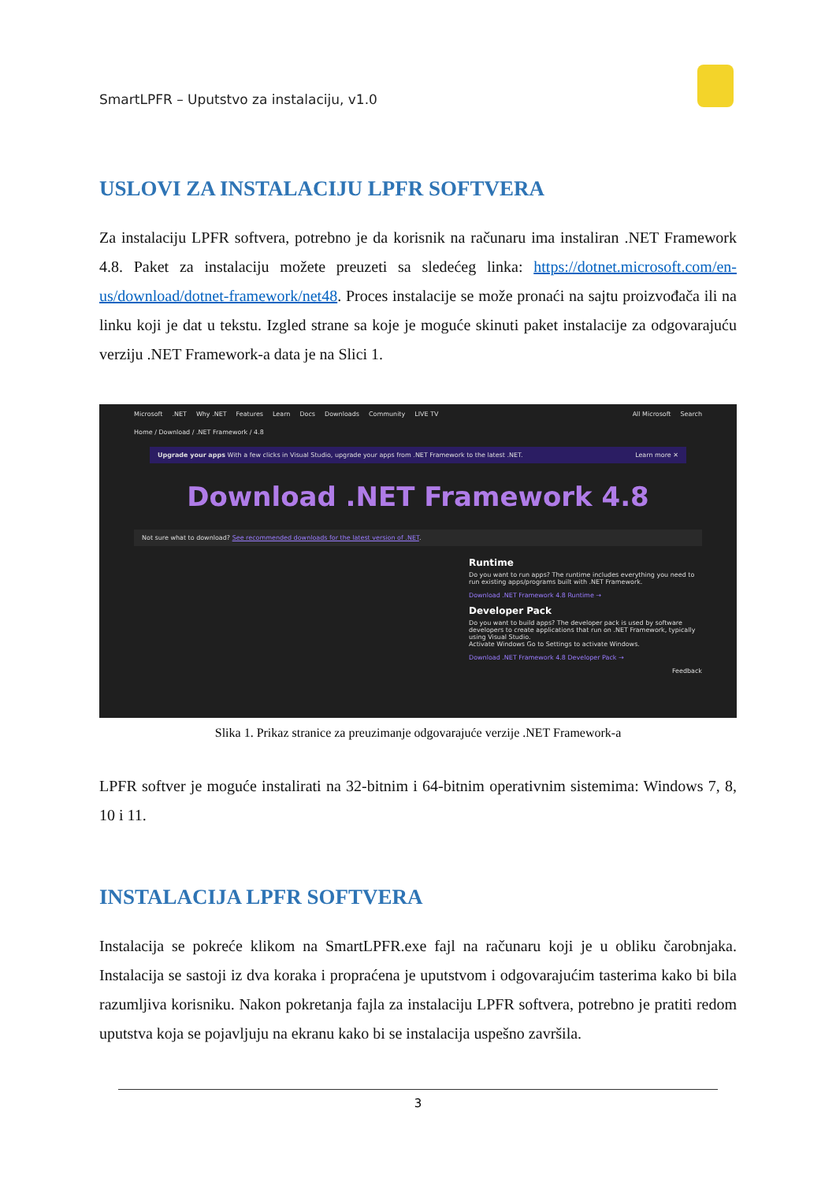SmartLPFR – Uputstvo za instalaciju, v1.0
USLOVI ZA INSTALACIJU LPFR SOFTVERA
Za instalaciju LPFR softvera, potrebno je da korisnik na računaru ima instaliran .NET Framework 4.8. Paket za instalaciju možete preuzeti sa sledećeg linka: https://dotnet.microsoft.com/en-us/download/dotnet-framework/net48. Proces instalacije se može pronaći na sajtu proizvođača ili na linku koji je dat u tekstu. Izgled strane sa koje je moguće skinuti paket instalacije za odgovarajuću verziju .NET Framework-a data je na Slici 1.
Microsoft.NET Why .NET Features Learn Docs Downloads Community LIVE TV All Microsoft Search
Home / Download / .NET Framework / 4.8
Upgrade your apps With a few clicks in Visual Studio, upgrade your apps from .NET Framework to the latest .NET. Learn more ✕
Download .NET Framework 4.8
Not sure what to download? See recommended downloads for the latest version of .NET.
Runtime
Do you want to run apps? The runtime includes everything you need to run existing apps/programs built with .NET Framework.
Download .NET Framework 4.8 Runtime →
Developer Pack
Do you want to build apps? The developer pack is used by software developers to create applications that run on .NET Framework, typically using Visual Studio.
Activate Windows Go to Settings to activate Windows.
Download .NET Framework 4.8 Developer Pack →
Feedback
Slika 1. Prikaz stranice za preuzimanje odgovarajuće verzije .NET Framework-a
LPFR softver je moguće instalirati na 32-bitnim i 64-bitnim operativnim sistemima: Windows 7, 8, 10 i 11.
INSTALACIJA LPFR SOFTVERA
Instalacija se pokreće klikom na SmartLPFR.exe fajl na računaru koji je u obliku čarobnjaka. Instalacija se sastoji iz dva koraka i propraćena je uputstvom i odgovarajućim tasterima kako bi bila razumljiva korisniku. Nakon pokretanja fajla za instalaciju LPFR softvera, potrebno je pratiti redom uputstva koja se pojavljuju na ekranu kako bi se instalacija uspešno završila.
3